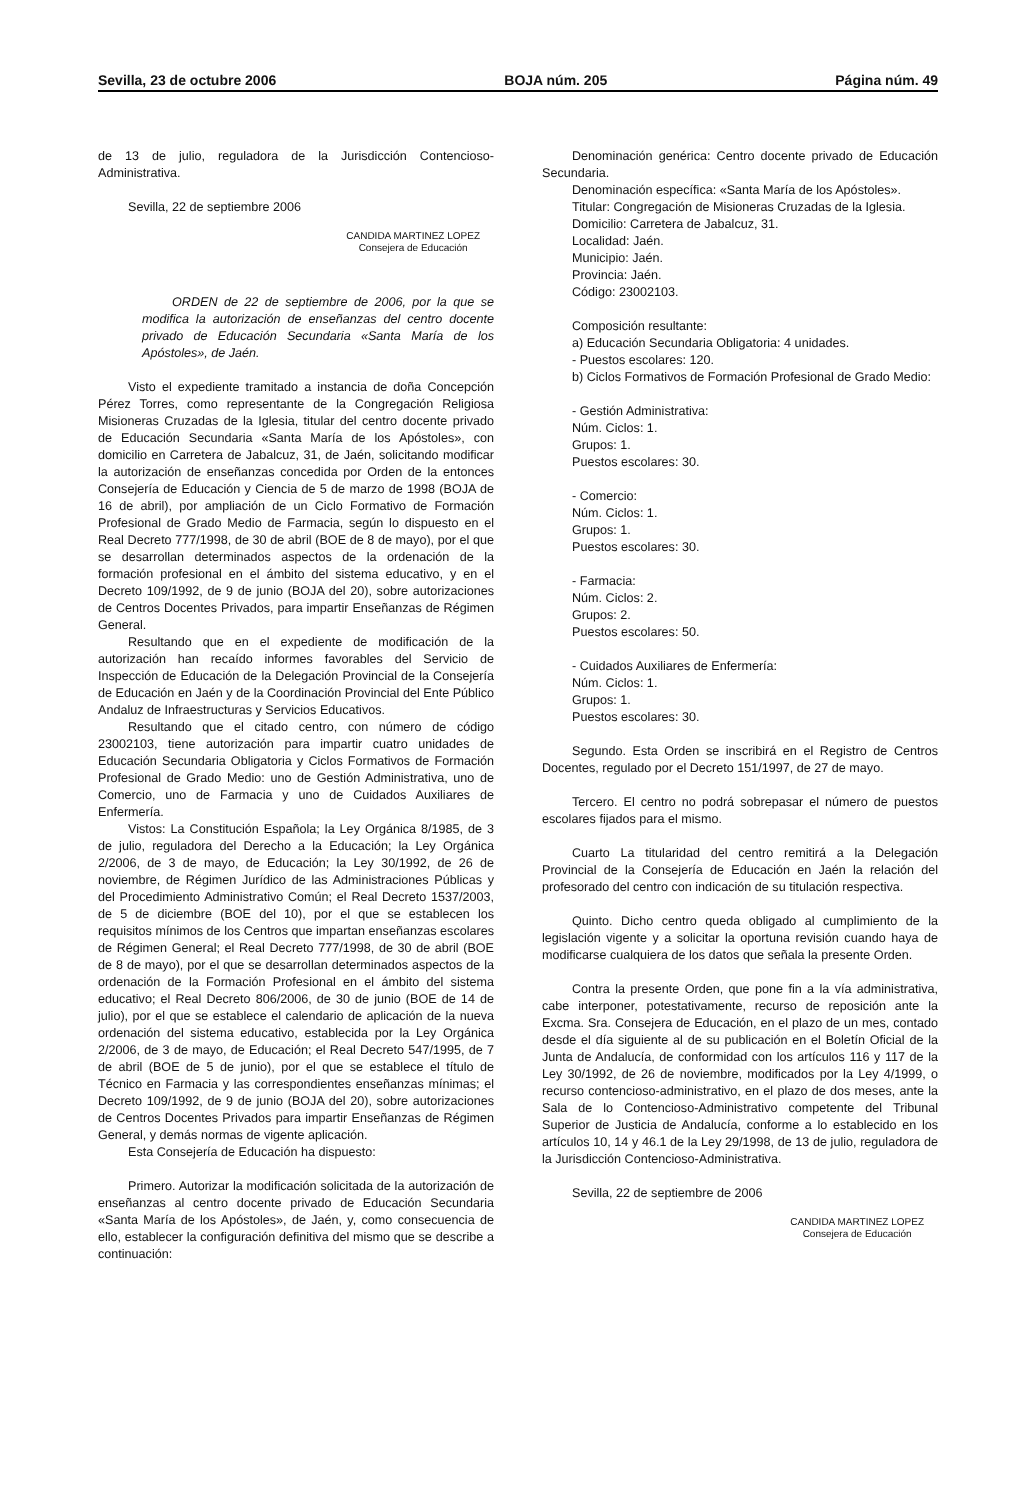Sevilla, 23 de octubre 2006 BOJA núm. 205 Página núm. 49
de 13 de julio, reguladora de la Jurisdicción Contencioso-Administrativa.
Sevilla, 22 de septiembre 2006
CANDIDA MARTINEZ LOPEZ
Consejera de Educación
ORDEN de 22 de septiembre de 2006, por la que se modifica la autorización de enseñanzas del centro docente privado de Educación Secundaria «Santa María de los Apóstoles», de Jaén.
Visto el expediente tramitado a instancia de doña Concepción Pérez Torres, como representante de la Congregación Religiosa Misioneras Cruzadas de la Iglesia, titular del centro docente privado de Educación Secundaria «Santa María de los Apóstoles», con domicilio en Carretera de Jabalcuz, 31, de Jaén, solicitando modificar la autorización de enseñanzas concedida por Orden de la entonces Consejería de Educación y Ciencia de 5 de marzo de 1998 (BOJA de 16 de abril), por ampliación de un Ciclo Formativo de Formación Profesional de Grado Medio de Farmacia, según lo dispuesto en el Real Decreto 777/1998, de 30 de abril (BOE de 8 de mayo), por el que se desarrollan determinados aspectos de la ordenación de la formación profesional en el ámbito del sistema educativo, y en el Decreto 109/1992, de 9 de junio (BOJA del 20), sobre autorizaciones de Centros Docentes Privados, para impartir Enseñanzas de Régimen General.
Resultando que en el expediente de modificación de la autorización han recaído informes favorables del Servicio de Inspección de Educación de la Delegación Provincial de la Consejería de Educación en Jaén y de la Coordinación Provincial del Ente Público Andaluz de Infraestructuras y Servicios Educativos.
Resultando que el citado centro, con número de código 23002103, tiene autorización para impartir cuatro unidades de Educación Secundaria Obligatoria y Ciclos Formativos de Formación Profesional de Grado Medio: uno de Gestión Administrativa, uno de Comercio, uno de Farmacia y uno de Cuidados Auxiliares de Enfermería.
Vistos: La Constitución Española; la Ley Orgánica 8/1985, de 3 de julio, reguladora del Derecho a la Educación; la Ley Orgánica 2/2006, de 3 de mayo, de Educación; la Ley 30/1992, de 26 de noviembre, de Régimen Jurídico de las Administraciones Públicas y del Procedimiento Administrativo Común; el Real Decreto 1537/2003, de 5 de diciembre (BOE del 10), por el que se establecen los requisitos mínimos de los Centros que impartan enseñanzas escolares de Régimen General; el Real Decreto 777/1998, de 30 de abril (BOE de 8 de mayo), por el que se desarrollan determinados aspectos de la ordenación de la Formación Profesional en el ámbito del sistema educativo; el Real Decreto 806/2006, de 30 de junio (BOE de 14 de julio), por el que se establece el calendario de aplicación de la nueva ordenación del sistema educativo, establecida por la Ley Orgánica 2/2006, de 3 de mayo, de Educación; el Real Decreto 547/1995, de 7 de abril (BOE de 5 de junio), por el que se establece el título de Técnico en Farmacia y las correspondientes enseñanzas mínimas; el Decreto 109/1992, de 9 de junio (BOJA del 20), sobre autorizaciones de Centros Docentes Privados para impartir Enseñanzas de Régimen General, y demás normas de vigente aplicación.
Esta Consejería de Educación ha dispuesto:
Primero. Autorizar la modificación solicitada de la autorización de enseñanzas al centro docente privado de Educación Secundaria «Santa María de los Apóstoles», de Jaén, y, como consecuencia de ello, establecer la configuración definitiva del mismo que se describe a continuación:
Denominación genérica: Centro docente privado de Educación Secundaria.
Denominación específica: «Santa María de los Apóstoles».
Titular: Congregación de Misioneras Cruzadas de la Iglesia.
Domicilio: Carretera de Jabalcuz, 31.
Localidad: Jaén.
Municipio: Jaén.
Provincia: Jaén.
Código: 23002103.
Composición resultante:
a) Educación Secundaria Obligatoria: 4 unidades.
- Puestos escolares: 120.
b) Ciclos Formativos de Formación Profesional de Grado Medio:
- Gestión Administrativa:
Núm. Ciclos: 1.
Grupos: 1.
Puestos escolares: 30.
- Comercio:
Núm. Ciclos: 1.
Grupos: 1.
Puestos escolares: 30.
- Farmacia:
Núm. Ciclos: 2.
Grupos: 2.
Puestos escolares: 50.
- Cuidados Auxiliares de Enfermería:
Núm. Ciclos: 1.
Grupos: 1.
Puestos escolares: 30.
Segundo. Esta Orden se inscribirá en el Registro de Centros Docentes, regulado por el Decreto 151/1997, de 27 de mayo.
Tercero. El centro no podrá sobrepasar el número de puestos escolares fijados para el mismo.
Cuarto La titularidad del centro remitirá a la Delegación Provincial de la Consejería de Educación en Jaén la relación del profesorado del centro con indicación de su titulación respectiva.
Quinto. Dicho centro queda obligado al cumplimiento de la legislación vigente y a solicitar la oportuna revisión cuando haya de modificarse cualquiera de los datos que señala la presente Orden.
Contra la presente Orden, que pone fin a la vía administrativa, cabe interponer, potestativamente, recurso de reposición ante la Excma. Sra. Consejera de Educación, en el plazo de un mes, contado desde el día siguiente al de su publicación en el Boletín Oficial de la Junta de Andalucía, de conformidad con los artículos 116 y 117 de la Ley 30/1992, de 26 de noviembre, modificados por la Ley 4/1999, o recurso contencioso-administrativo, en el plazo de dos meses, ante la Sala de lo Contencioso-Administrativo competente del Tribunal Superior de Justicia de Andalucía, conforme a lo establecido en los artículos 10, 14 y 46.1 de la Ley 29/1998, de 13 de julio, reguladora de la Jurisdicción Contencioso-Administrativa.
Sevilla, 22 de septiembre de 2006
CANDIDA MARTINEZ LOPEZ
Consejera de Educación